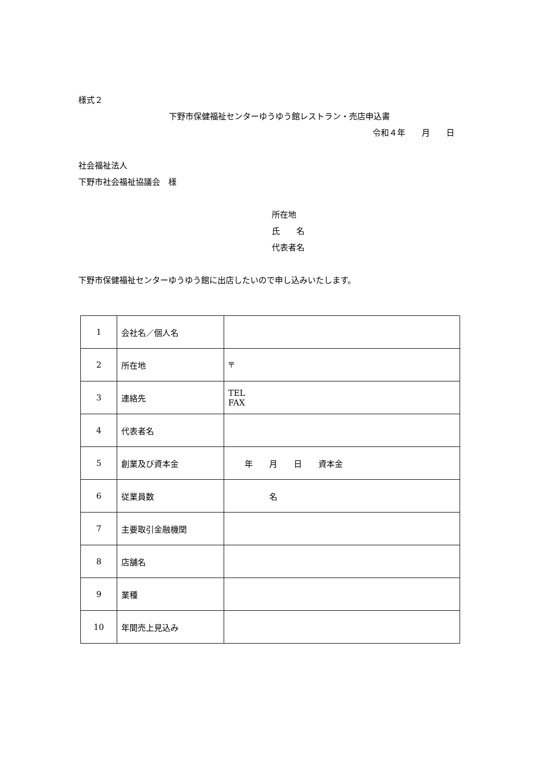様式２
下野市保健福祉センターゆうゆう館レストラン・売店申込書
令和４年　　月　　日
社会福祉法人
下野市社会福祉協議会　様
所在地
氏　　名
代表者名
下野市保健福祉センターゆうゆう館に出店したいので申し込みいたします。
| 1 | 会社名／個人名 | |
| 2 | 所在地 | 〒 |
| 3 | 連絡先 | TEL FAX |
| 4 | 代表者名 | |
| 5 | 創業及び資本金 | 年 月 日 資本金 |
| 6 | 従業員数 | 名 |
| 7 | 主要取引金融機関 | |
| 8 | 店舗名 | |
| 9 | 業種 | |
| 10 | 年間売上見込み | |